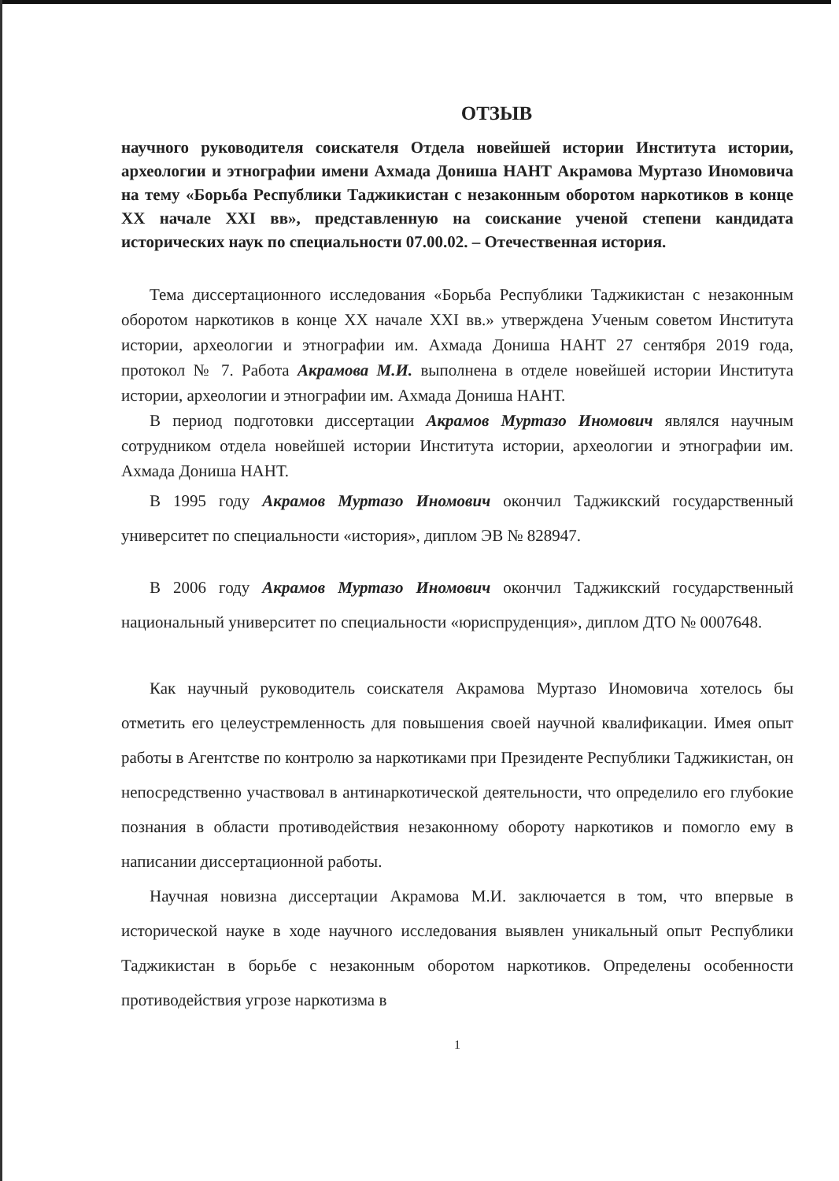ОТЗЫВ
научного руководителя соискателя Отдела новейшей истории Института истории, археологии и этнографии имени Ахмада Дониша НАНТ Акрамова Муртазо Иномовича на тему «Борьба Республики Таджикистан с незаконным оборотом наркотиков в конце XX начале XXI вв», представленную на соискание ученой степени кандидата исторических наук по специальности 07.00.02. – Отечественная история.
Тема диссертационного исследования «Борьба Республики Таджикистан с незаконным оборотом наркотиков в конце XX начале XXI вв.» утверждена Ученым советом Института истории, археологии и этнографии им. Ахмада Дониша НАНТ 27 сентября 2019 года, протокол № 7. Работа Акрамова М.И. выполнена в отделе новейшей истории Института истории, археологии и этнографии им. Ахмада Дониша НАНТ.
В период подготовки диссертации Акрамов Муртазо Иномович являлся научным сотрудником отдела новейшей истории Института истории, археологии и этнографии им. Ахмада Дониша НАНТ.
В 1995 году Акрамов Муртазо Иномович окончил Таджикский государственный университет по специальности «история», диплом ЭВ № 828947.
В 2006 году Акрамов Муртазо Иномович окончил Таджикский государственный национальный университет по специальности «юриспруденция», диплом ДТО № 0007648.
Как научный руководитель соискателя Акрамова Муртазо Иномовича хотелось бы отметить его целеустремленность для повышения своей научной квалификации. Имея опыт работы в Агентстве по контролю за наркотиками при Президенте Республики Таджикистан, он непосредственно участвовал в антинаркотической деятельности, что определило его глубокие познания в области противодействия незаконному обороту наркотиков и помогло ему в написании диссертационной работы.
Научная новизна диссертации Акрамова М.И. заключается в том, что впервые в исторической науке в ходе научного исследования выявлен уникальный опыт Республики Таджикистан в борьбе с незаконным оборотом наркотиков. Определены особенности противодействия угрозе наркотизма в
1